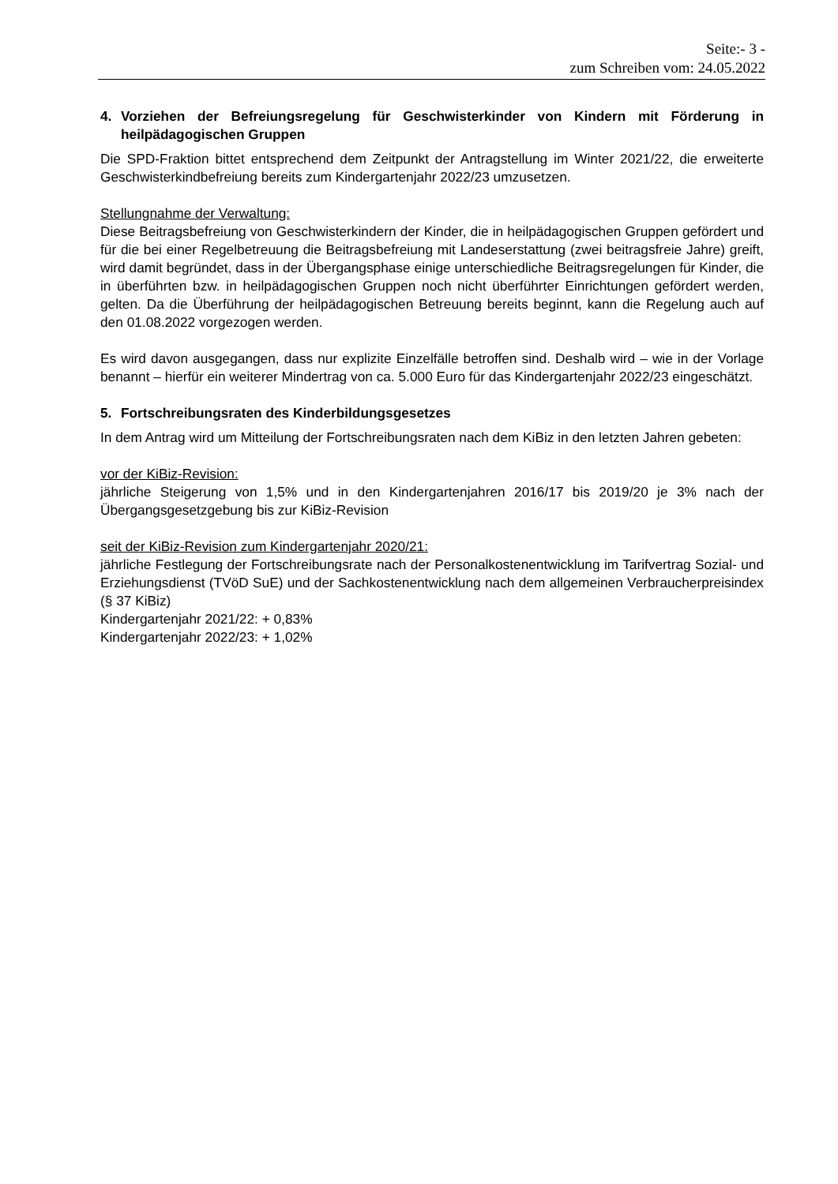Seite:- 3 -
zum Schreiben vom: 24.05.2022
4. Vorziehen der Befreiungsregelung für Geschwisterkinder von Kindern mit Förderung in heilpädagogischen Gruppen
Die SPD-Fraktion bittet entsprechend dem Zeitpunkt der Antragstellung im Winter 2021/22, die erweiterte Geschwisterkindbefreiung bereits zum Kindergartenjahr 2022/23 umzusetzen.
Stellungnahme der Verwaltung:
Diese Beitragsbefreiung von Geschwisterkindern der Kinder, die in heilpädagogischen Gruppen gefördert und für die bei einer Regelbetreuung die Beitragsbefreiung mit Landeserstattung (zwei beitragsfreie Jahre) greift, wird damit begründet, dass in der Übergangsphase einige unterschiedliche Beitragsregelungen für Kinder, die in überführten bzw. in heilpädagogischen Gruppen noch nicht überführter Einrichtungen gefördert werden, gelten. Da die Überführung der heilpädagogischen Betreuung bereits beginnt, kann die Regelung auch auf den 01.08.2022 vorgezogen werden.
Es wird davon ausgegangen, dass nur explizite Einzelfälle betroffen sind. Deshalb wird – wie in der Vorlage benannt – hierfür ein weiterer Mindertrag von ca. 5.000 Euro für das Kindergartenjahr 2022/23 eingeschätzt.
5. Fortschreibungsraten des Kinderbildungsgesetzes
In dem Antrag wird um Mitteilung der Fortschreibungsraten nach dem KiBiz in den letzten Jahren gebeten:
vor der KiBiz-Revision:
jährliche Steigerung von 1,5% und in den Kindergartenjahren 2016/17 bis 2019/20 je 3% nach der Übergangsgesetzgebung bis zur KiBiz-Revision
seit der KiBiz-Revision zum Kindergartenjahr 2020/21:
jährliche Festlegung der Fortschreibungsrate nach der Personalkostenentwicklung im Tarifvertrag Sozial- und Erziehungsdienst (TVöD SuE) und der Sachkostenentwicklung nach dem allgemeinen Verbraucherpreisindex (§ 37 KiBiz)
Kindergartenjahr 2021/22: + 0,83%
Kindergartenjahr 2022/23: + 1,02%